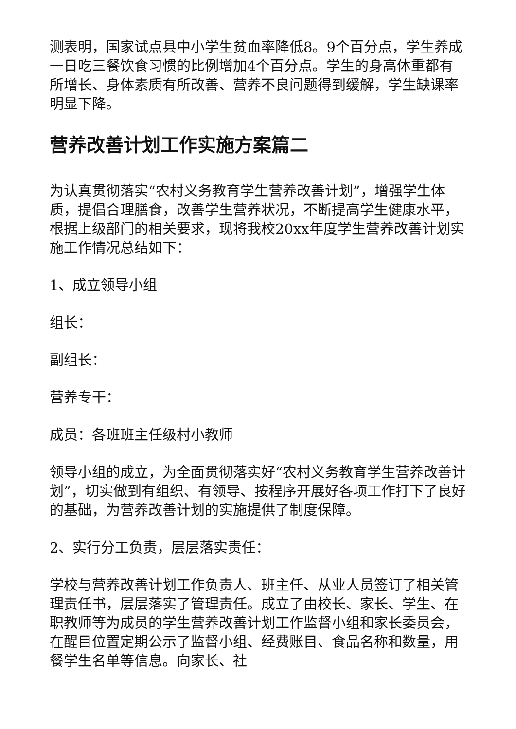测表明，国家试点县中小学生贫血率降低8。9个百分点，学生养成一日吃三餐饮食习惯的比例增加4个百分点。学生的身高体重都有所增长、身体素质有所改善、营养不良问题得到缓解，学生缺课率明显下降。
营养改善计划工作实施方案篇二
为认真贯彻落实“农村义务教育学生营养改善计划”，增强学生体质，提倡合理膳食，改善学生营养状况，不断提高学生健康水平，根据上级部门的相关要求，现将我校20xx年度学生营养改善计划实施工作情况总结如下：
1、成立领导小组
组长：
副组长：
营养专干：
成员：各班班主任级村小教师
领导小组的成立，为全面贯彻落实好“农村义务教育学生营养改善计划”，切实做到有组织、有领导、按程序开展好各项工作打下了良好的基础，为营养改善计划的实施提供了制度保障。
2、实行分工负责，层层落实责任：
学校与营养改善计划工作负责人、班主任、从业人员签订了相关管理责任书，层层落实了管理责任。成立了由校长、家长、学生、在职教师等为成员的学生营养改善计划工作监督小组和家长委员会，在醒目位置定期公示了监督小组、经费账目、食品名称和数量，用餐学生名单等信息。向家长、社